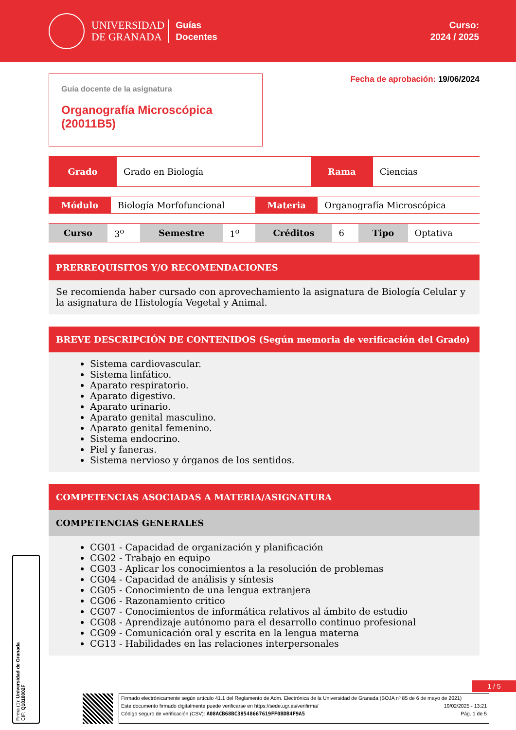UNIVERSIDAD
DE GRANADA
Guías
Docentes
Curso:
2024 / 2025
Guía docente de la asignatura
Organografía Microscópica (20011B5)
Fecha de aprobación: 19/06/2024
| Grado | Grado en Biología | Rama | Ciencias |
| Módulo | Biología Morfofuncional | Materia | Organografía Microscópica |
| Curso | 3<sup>o</sup> | Semestre | 1<sup>o</sup> | Créditos | 6 | Tipo | Optativa |
PRERREQUISITOS Y/O RECOMENDACIONES
Se recomienda haber cursado con aprovechamiento la asignatura de Biología Celular y la asignatura de Histología Vegetal y Animal.
BREVE DESCRIPCIÓN DE CONTENIDOS (Según memoria de verificación del Grado)
Sistema cardiovascular.
Sistema linfático.
Aparato respiratorio.
Aparato digestivo.
Aparato urinario.
Aparato genital masculino.
Aparato genital femenino.
Sistema endocrino.
Piel y faneras.
Sistema nervioso y órganos de los sentidos.
COMPETENCIAS ASOCIADAS A MATERIA/ASIGNATURA
COMPETENCIAS GENERALES
CG01 - Capacidad de organización y planificación
CG02 - Trabajo en equipo
CG03 - Aplicar los conocimientos a la resolución de problemas
CG04 - Capacidad de análisis y síntesis
CG05 - Conocimiento de una lengua extranjera
CG06 - Razonamiento critico
CG07 - Conocimientos de informática relativos al ámbito de estudio
CG08 - Aprendizaje autónomo para el desarrollo continuo profesional
CG09 - Comunicación oral y escrita en la lengua materna
CG13 - Habilidades en las relaciones interpersonales
1 / 5
Firma (1): Universidad de Granada
CIF: Q1818002F
Firmado electrónicamente según artículo 41.1 del Reglamento de Adm. Electrónica de la Universidad de Granada (BOJA nº 85 de 6 de mayo de 2021)
Este documento firmado digitalmente puede verificarse en https://sede.ugr.es/verifirma/ 19/02/2025 - 13:21
Código seguro de verificación (CSV): A08ACB68BC38548667619FF0BDB4F9A5 Pág. 1 de 5